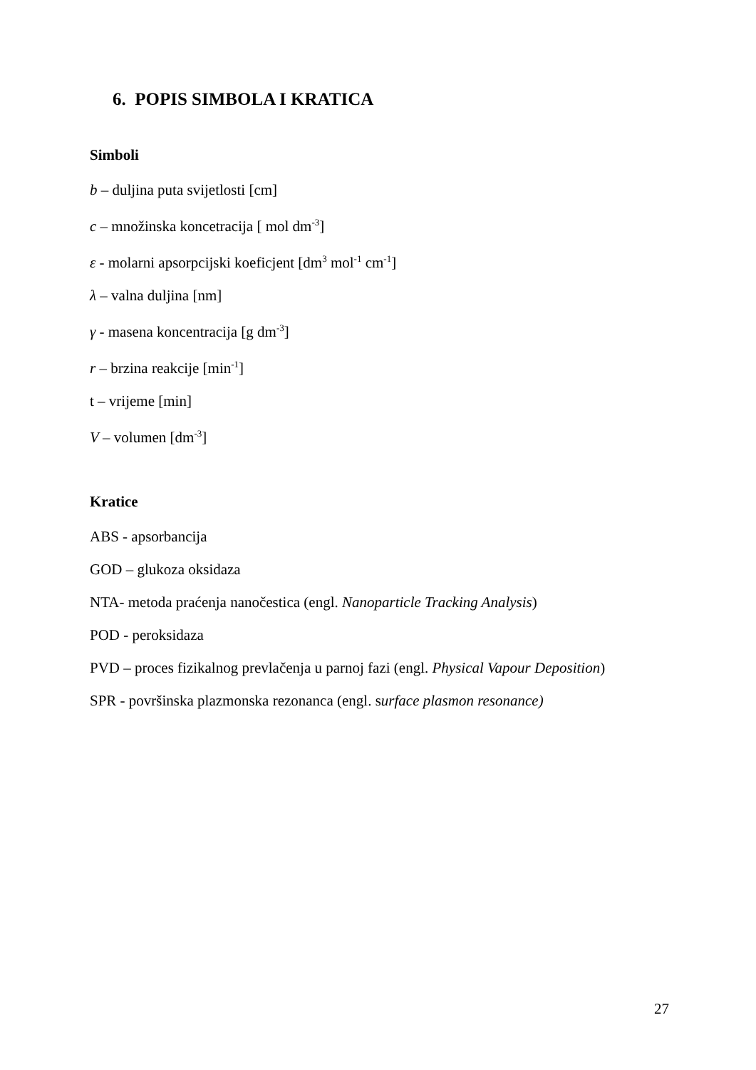6. POPIS SIMBOLA I KRATICA
Simboli
b – duljina puta svijetlosti [cm]
c – množinska koncetracija [ mol dm<sup>-3</sup>]
ε - molarni apsorpcijski koeficjent [dm<sup>3</sup> mol<sup>-1</sup> cm<sup>-1</sup>]
λ – valna duljina [nm]
γ - masena koncentracija [g dm<sup>-3</sup>]
r – brzina reakcije [min<sup>-1</sup>]
t – vrijeme [min]
V – volumen [dm<sup>-3</sup>]
Kratice
ABS - apsorbancija
GOD – glukoza oksidaza
NTA- metoda praćenja nanočestica (engl. Nanoparticle Tracking Analysis)
POD - peroksidaza
PVD – proces fizikalnog prevlačenja u parnoj fazi (engl. Physical Vapour Deposition)
SPR - površinska plazmonska rezonanca (engl. surface plasmon resonance)
27